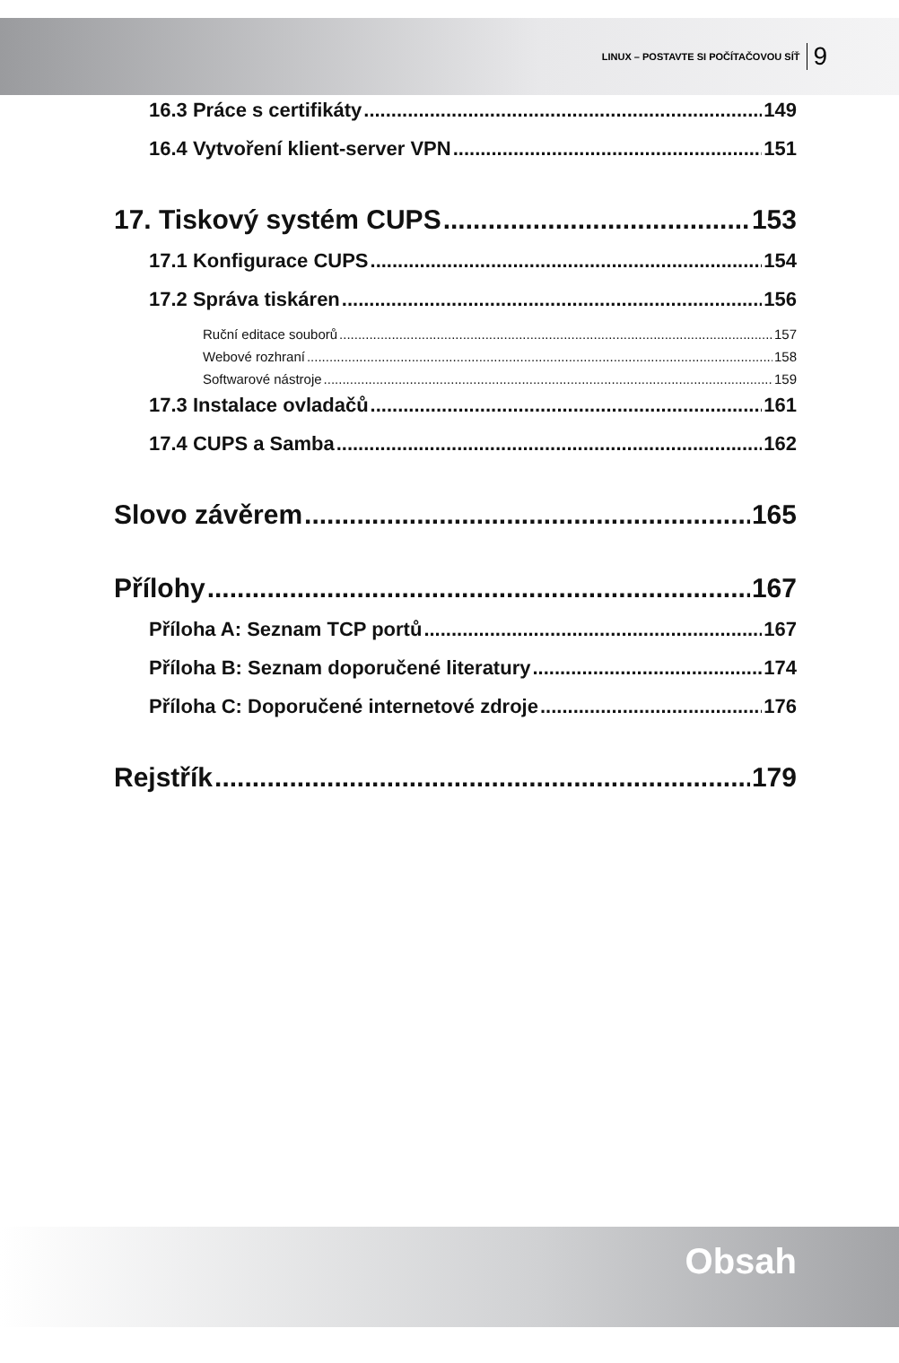LINUX – POSTAVTE SI POČÍTAČOVOU SÍŤ 9
16.3 Práce s certifikáty 149
16.4 Vytvoření klient-server VPN 151
17. Tiskový systém CUPS 153
17.1 Konfigurace CUPS 154
17.2 Správa tiskáren 156
Ruční editace souborů 157
Webové rozhraní 158
Softwarové nástroje 159
17.3 Instalace ovladačů 161
17.4 CUPS a Samba 162
Slovo závěrem 165
Přílohy 167
Příloha A: Seznam TCP portů 167
Příloha B: Seznam doporučené literatury 174
Příloha C: Doporučené internetové zdroje 176
Rejstřík 179
Obsah